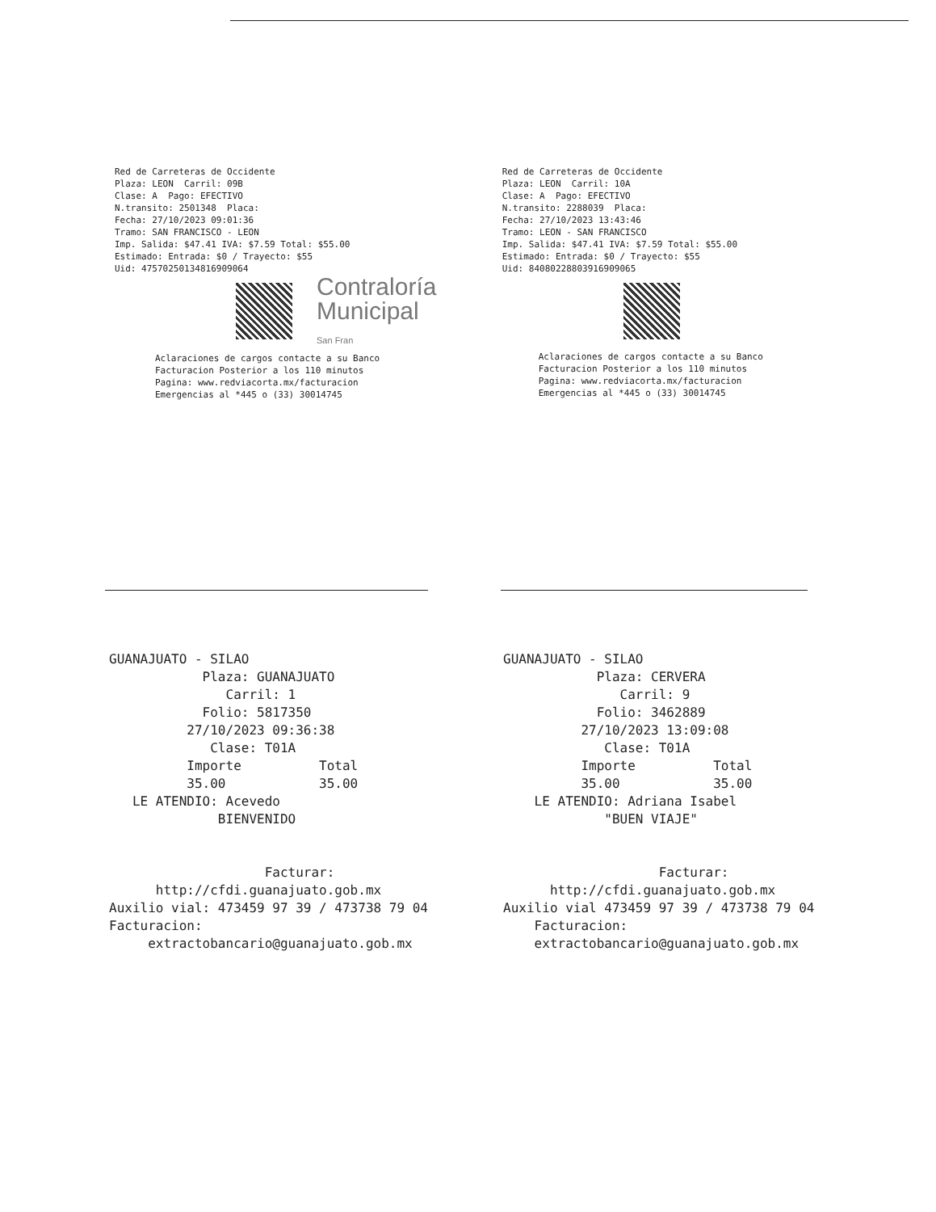Red de Carreteras de Occidente Plaza: LEON Carril: 09B Clase: A Pago: EFECTIVO N.transito: 2501348 Placa: Fecha: 27/10/2023 09:01:36 Tramo: SAN FRANCISCO - LEON Imp. Salida: $47.41 IVA: $7.59 Total: $55.00 Estimado: Entrada: $0 / Trayecto: $55 Uid: 4757025013481690906​4
Contraloría
Municipal
San Fran
Aclaraciones de cargos contacte a su Banco Facturacion Posterior a los 110 minutos Pagina: www.redviacorta.mx/facturacion Emergencias al *445 o (33) 30014745
Red de Carreteras de Occidente Plaza: LEON Carril: 10A Clase: A Pago: EFECTIVO N.transito: 2288039 Placa: Fecha: 27/10/2023 13:43:46 Tramo: LEON - SAN FRANCISCO Imp. Salida: $47.41 IVA: $7.59 Total: $55.00 Estimado: Entrada: $0 / Trayecto: $55 Uid: 8408022880391690906​5
Aclaraciones de cargos contacte a su Banco Facturacion Posterior a los 110 minutos Pagina: www.redviacorta.mx/facturacion Emergencias al *445 o (33) 30014745
GUANAJUATO - SILAO Plaza: GUANAJUATO Carril: 1 Folio: 5817350 27/10/2023 09:36:38 Clase: T01A Importe Total 35.00 35.00 LE ATENDIO: Acevedo BIENVENIDO Facturar: http://cfdi.guanajuato.gob.mx Auxilio vial: 473459 97 39 / 473738 79 04 Facturacion: extractobancario@guanajuato.gob.mx
GUANAJUATO - SILAO Plaza: CERVERA Carril: 9 Folio: 3462889 27/10/2023 13:09:08 Clase: T01A Importe Total 35.00 35.00 LE ATENDIO: Adriana Isabel "BUEN VIAJE" Facturar: http://cfdi.guanajuato.gob.mx Auxilio vial 473459 97 39 / 473738 79 04 Facturacion: extractobancario@guanajuato.gob.mx